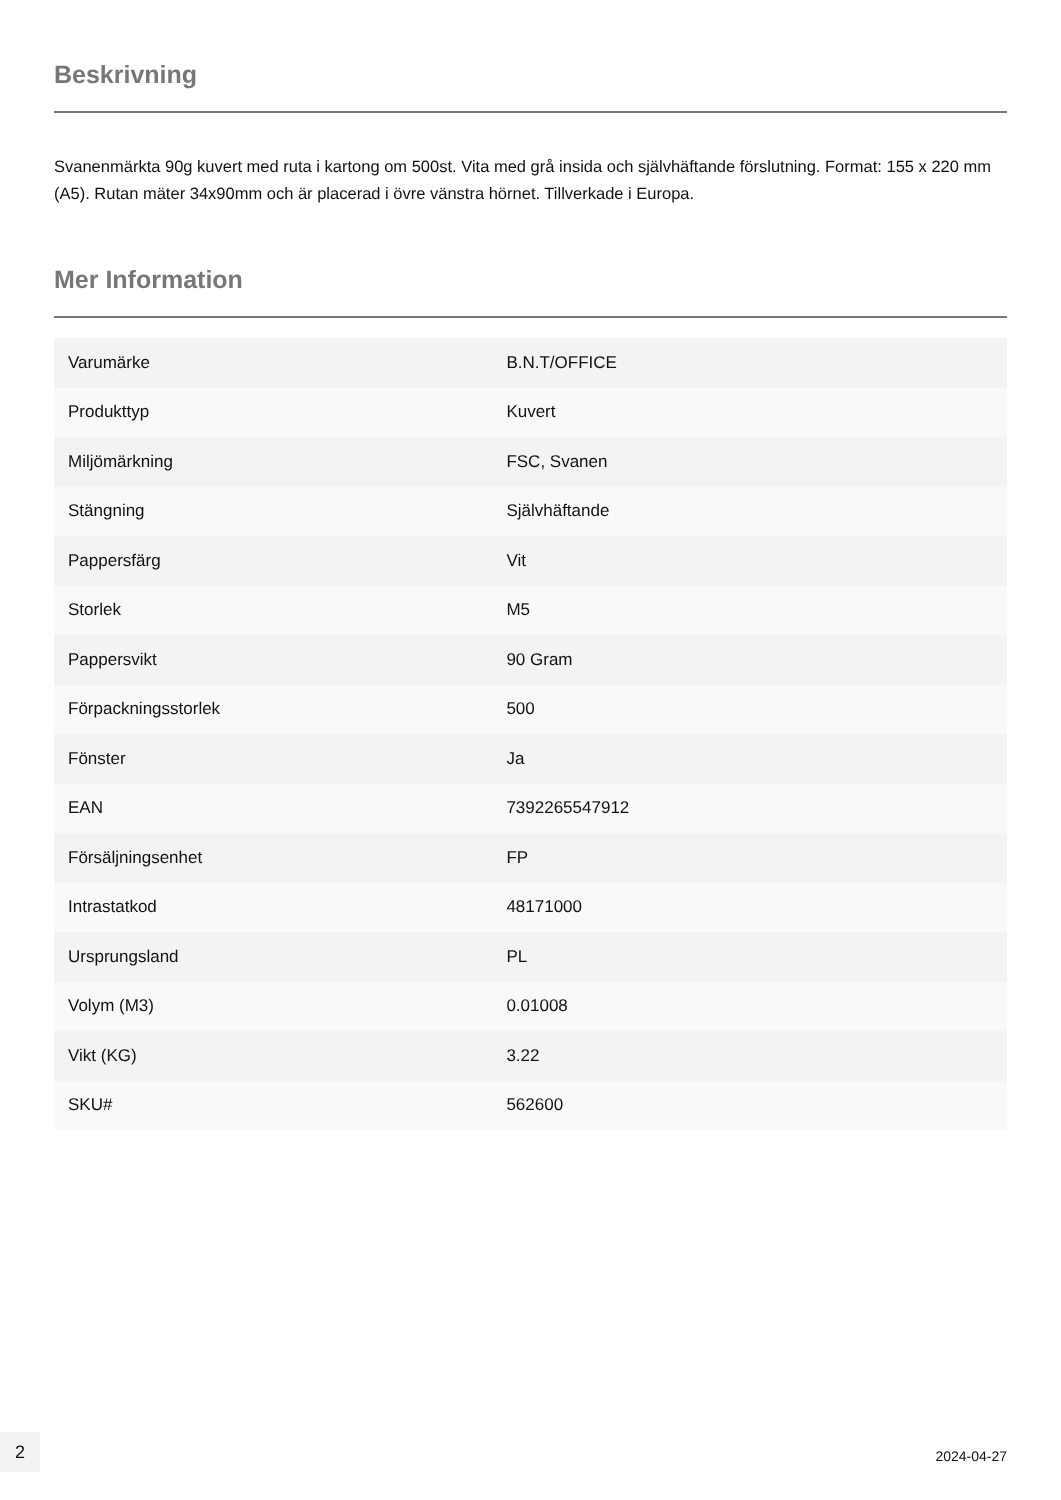Beskrivning
Svanenmärkta 90g kuvert med ruta i kartong om 500st. Vita med grå insida och självhäftande förslutning. Format: 155 x 220 mm (A5). Rutan mäter 34x90mm och är placerad i övre vänstra hörnet. Tillverkade i Europa.
Mer Information
| Varumärke | B.N.T/OFFICE |
| Produkttyp | Kuvert |
| Miljömärkning | FSC, Svanen |
| Stängning | Självhäftande |
| Pappersfärg | Vit |
| Storlek | M5 |
| Pappersvikt | 90 Gram |
| Förpackningsstorlek | 500 |
| Fönster | Ja |
| EAN | 7392265547912 |
| Försäljningsenhet | FP |
| Intrastatkod | 48171000 |
| Ursprungsland | PL |
| Volym (M3) | 0.01008 |
| Vikt (KG) | 3.22 |
| SKU# | 562600 |
2
2024-04-27